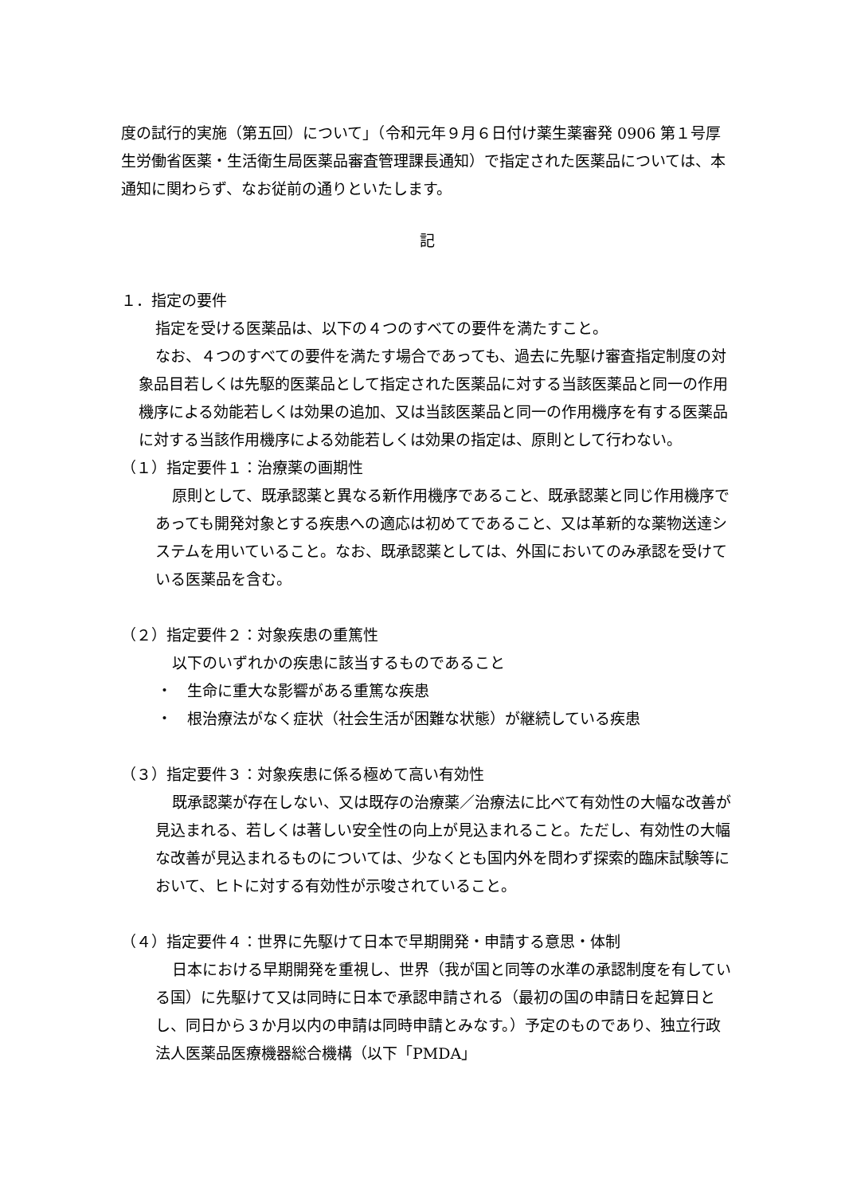度の試行的実施（第五回）について」（令和元年９月６日付け薬生薬審発 0906 第１号厚生労働省医薬・生活衛生局医薬品審査管理課長通知）で指定された医薬品については、本通知に関わらず、なお従前の通りといたします。
記
１．指定の要件
指定を受ける医薬品は、以下の４つのすべての要件を満たすこと。
なお、４つのすべての要件を満たす場合であっても、過去に先駆け審査指定制度の対象品目若しくは先駆的医薬品として指定された医薬品に対する当該医薬品と同一の作用機序による効能若しくは効果の追加、又は当該医薬品と同一の作用機序を有する医薬品に対する当該作用機序による効能若しくは効果の指定は、原則として行わない。
（１）指定要件１：治療薬の画期性
原則として、既承認薬と異なる新作用機序であること、既承認薬と同じ作用機序であっても開発対象とする疾患への適応は初めてであること、又は革新的な薬物送達システムを用いていること。なお、既承認薬としては、外国においてのみ承認を受けている医薬品を含む。
（２）指定要件２：対象疾患の重篤性
以下のいずれかの疾患に該当するものであること
・　生命に重大な影響がある重篤な疾患
・　根治療法がなく症状（社会生活が困難な状態）が継続している疾患
（３）指定要件３：対象疾患に係る極めて高い有効性
既承認薬が存在しない、又は既存の治療薬／治療法に比べて有効性の大幅な改善が見込まれる、若しくは著しい安全性の向上が見込まれること。ただし、有効性の大幅な改善が見込まれるものについては、少なくとも国内外を問わず探索的臨床試験等において、ヒトに対する有効性が示唆されていること。
（４）指定要件４：世界に先駆けて日本で早期開発・申請する意思・体制
日本における早期開発を重視し、世界（我が国と同等の水準の承認制度を有している国）に先駆けて又は同時に日本で承認申請される（最初の国の申請日を起算日とし、同日から３か月以内の申請は同時申請とみなす。）予定のものであり、独立行政法人医薬品医療機器総合機構（以下「PMDA」